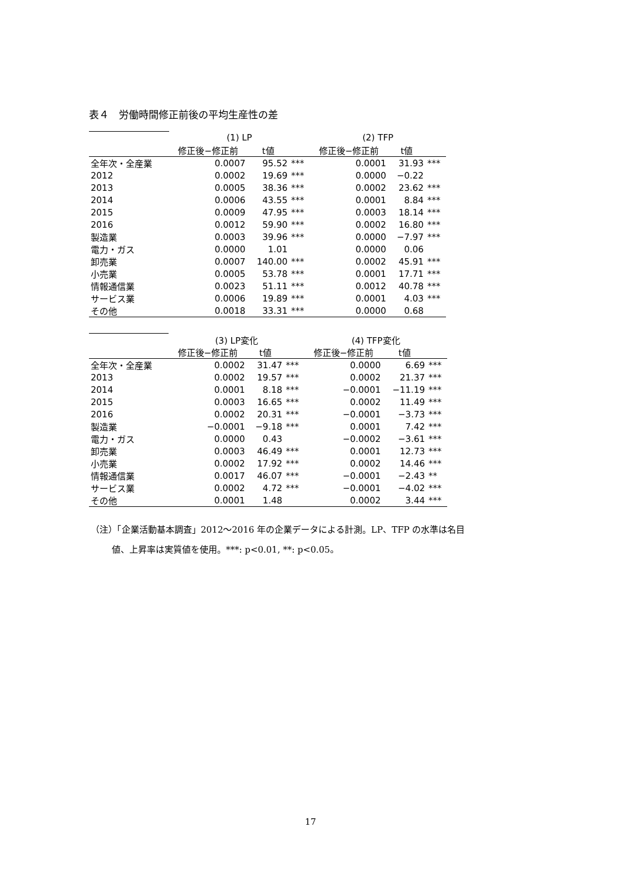表４　労働時間修正前後の平均生産性の差
| | (1) LP | | | (2) TFP | | |
| | 修正後−修正前 | t値 | | 修正後−修正前 | t値 | |
| 全年次・全産業 | 0.0007 | 95.52 | *** | 0.0001 | 31.93 | *** |
| 2012 | 0.0002 | 19.69 | *** | 0.0000 | −0.22 | |
| 2013 | 0.0005 | 38.36 | *** | 0.0002 | 23.62 | *** |
| 2014 | 0.0006 | 43.55 | *** | 0.0001 | 8.84 | *** |
| 2015 | 0.0009 | 47.95 | *** | 0.0003 | 18.14 | *** |
| 2016 | 0.0012 | 59.90 | *** | 0.0002 | 16.80 | *** |
| 製造業 | 0.0003 | 39.96 | *** | 0.0000 | −7.97 | *** |
| 電力・ガス | 0.0000 | 1.01 | | 0.0000 | 0.06 | |
| 卸売業 | 0.0007 | 140.00 | *** | 0.0002 | 45.91 | *** |
| 小売業 | 0.0005 | 53.78 | *** | 0.0001 | 17.71 | *** |
| 情報通信業 | 0.0023 | 51.11 | *** | 0.0012 | 40.78 | *** |
| サービス業 | 0.0006 | 19.89 | *** | 0.0001 | 4.03 | *** |
| その他 | 0.0018 | 33.31 | *** | 0.0000 | 0.68 | |
| | (3) LP変化 | | | (4) TFP変化 | | |
| | 修正後−修正前 | t値 | | 修正後−修正前 | t値 | |
| 全年次・全産業 | 0.0002 | 31.47 | *** | 0.0000 | 6.69 | *** |
| 2013 | 0.0002 | 19.57 | *** | 0.0002 | 21.37 | *** |
| 2014 | 0.0001 | 8.18 | *** | −0.0001 | −11.19 | *** |
| 2015 | 0.0003 | 16.65 | *** | 0.0002 | 11.49 | *** |
| 2016 | 0.0002 | 20.31 | *** | −0.0001 | −3.73 | *** |
| 製造業 | −0.0001 | −9.18 | *** | 0.0001 | 7.42 | *** |
| 電力・ガス | 0.0000 | 0.43 | | −0.0002 | −3.61 | *** |
| 卸売業 | 0.0003 | 46.49 | *** | 0.0001 | 12.73 | *** |
| 小売業 | 0.0002 | 17.92 | *** | 0.0002 | 14.46 | *** |
| 情報通信業 | 0.0017 | 46.07 | *** | −0.0001 | −2.43 | ** |
| サービス業 | 0.0002 | 4.72 | *** | −0.0001 | −4.02 | *** |
| その他 | 0.0001 | 1.48 | | 0.0002 | 3.44 | *** |
（注）「企業活動基本調査」2012～2016 年の企業データによる計測。LP、TFP の水準は名目
値、上昇率は実質値を使用。***: p<0.01, **: p<0.05。
17